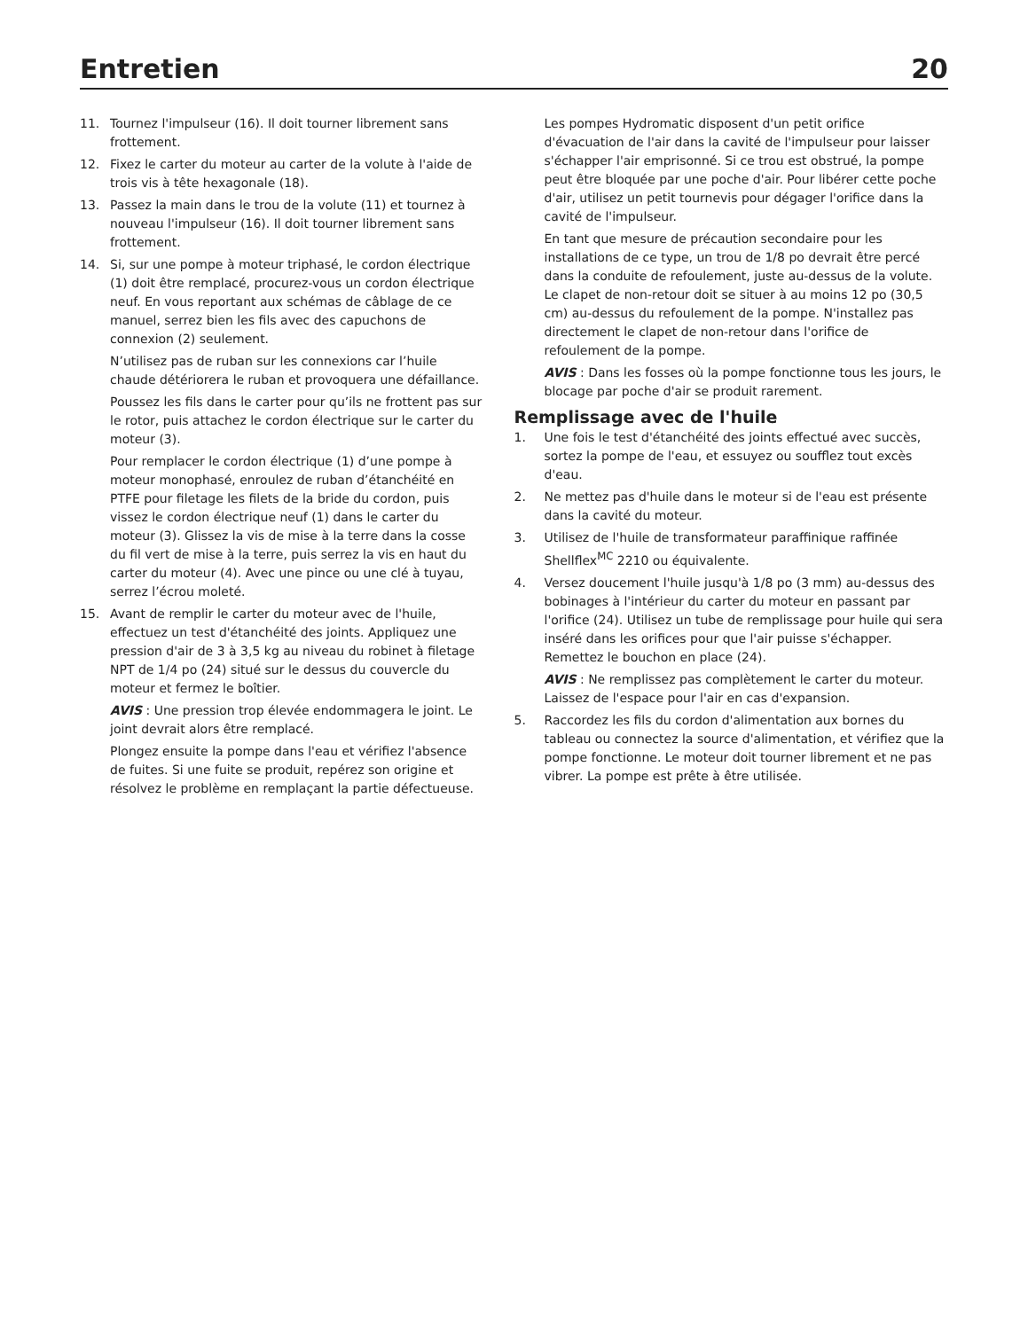Entretien
20
11. Tournez l'impulseur (16). Il doit tourner librement sans frottement.
12. Fixez le carter du moteur au carter de la volute à l'aide de trois vis à tête hexagonale (18).
13. Passez la main dans le trou de la volute (11) et tournez à nouveau l'impulseur (16). Il doit tourner librement sans frottement.
14. Si, sur une pompe à moteur triphasé, le cordon électrique (1) doit être remplacé, procurez-vous un cordon électrique neuf. En vous reportant aux schémas de câblage de ce manuel, serrez bien les fils avec des capuchons de connexion (2) seulement.
N’utilisez pas de ruban sur les connexions car l’huile chaude détériorera le ruban et provoquera une défaillance.
Poussez les fils dans le carter pour qu’ils ne frottent pas sur le rotor, puis attachez le cordon électrique sur le carter du moteur (3).
Pour remplacer le cordon électrique (1) d’une pompe à moteur monophasé, enroulez de ruban d’étanchéité en PTFE pour filetage les filets de la bride du cordon, puis vissez le cordon électrique neuf (1) dans le carter du moteur (3). Glissez la vis de mise à la terre dans la cosse du fil vert de mise à la terre, puis serrez la vis en haut du carter du moteur (4). Avec une pince ou une clé à tuyau, serrez l’écrou moleté.
15. Avant de remplir le carter du moteur avec de l'huile, effectuez un test d'étanchéité des joints. Appliquez une pression d'air de 3 à 3,5 kg au niveau du robinet à filetage NPT de 1/4 po (24) situé sur le dessus du couvercle du moteur et fermez le boîtier.
AVIS : Une pression trop élevée endommagera le joint. Le joint devrait alors être remplacé.
Plongez ensuite la pompe dans l'eau et vérifiez l'absence de fuites. Si une fuite se produit, repérez son origine et résolvez le problème en remplaçant la partie défectueuse.
Les pompes Hydromatic disposent d'un petit orifice d'évacuation de l'air dans la cavité de l'impulseur pour laisser s'échapper l'air emprisonné. Si ce trou est obstrué, la pompe peut être bloquée par une poche d'air. Pour libérer cette poche d'air, utilisez un petit tournevis pour dégager l'orifice dans la cavité de l'impulseur.
En tant que mesure de précaution secondaire pour les installations de ce type, un trou de 1/8 po devrait être percé dans la conduite de refoulement, juste au-dessus de la volute. Le clapet de non-retour doit se situer à au moins 12 po (30,5 cm) au-dessus du refoulement de la pompe. N'installez pas directement le clapet de non-retour dans l'orifice de refoulement de la pompe.
AVIS : Dans les fosses où la pompe fonctionne tous les jours, le blocage par poche d'air se produit rarement.
Remplissage avec de l'huile
1. Une fois le test d'étanchéité des joints effectué avec succès, sortez la pompe de l'eau, et essuyez ou soufflez tout excès d'eau.
2. Ne mettez pas d'huile dans le moteur si de l'eau est présente dans la cavité du moteur.
3. Utilisez de l'huile de transformateur paraffinique raffinée Shellflex<sup>MC</sup> 2210 ou équivalente.
4. Versez doucement l'huile jusqu'à 1/8 po (3 mm) au-dessus des bobinages à l'intérieur du carter du moteur en passant par l'orifice (24). Utilisez un tube de remplissage pour huile qui sera inséré dans les orifices pour que l'air puisse s'échapper. Remettez le bouchon en place (24).
AVIS : Ne remplissez pas complètement le carter du moteur. Laissez de l'espace pour l'air en cas d'expansion.
5. Raccordez les fils du cordon d'alimentation aux bornes du tableau ou connectez la source d'alimentation, et vérifiez que la pompe fonctionne. Le moteur doit tourner librement et ne pas vibrer. La pompe est prête à être utilisée.